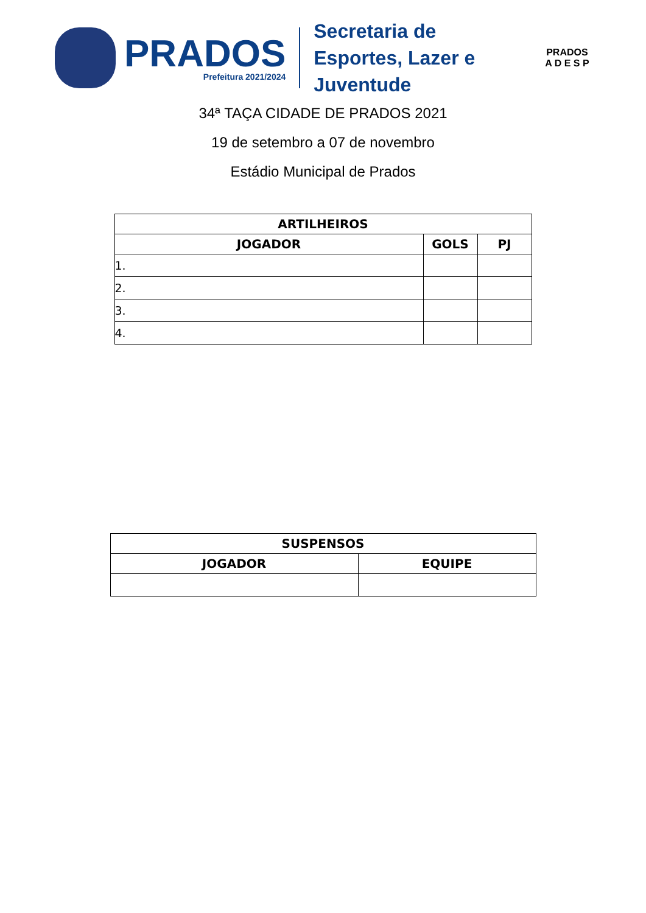PRADOS
Prefeitura 2021/2024
Secretaria de Esportes, Lazer e Juventude
PRADOS
A D E S P
34ª TAÇA CIDADE DE PRADOS 2021
19 de setembro a 07 de novembro
Estádio Municipal de Prados
| ARTILHEIROS | | |
| --- | --- | --- |
| JOGADOR | GOLS | PJ |
| 1. | | |
| 2. | | |
| 3. | | |
| 4. | | |
| SUSPENSOS | |
| --- | --- |
| JOGADOR | EQUIPE |